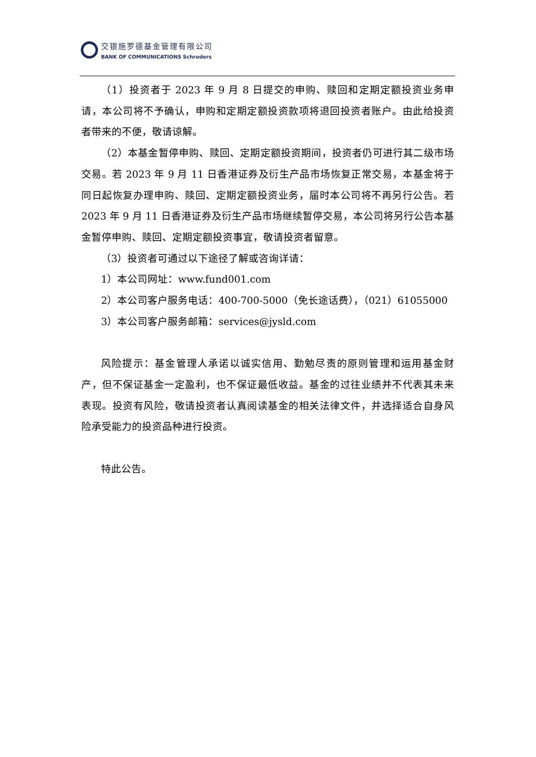交银施罗德基金管理有限公司
BANK OF COMMUNICATIONS Schroders
（1）投资者于 2023 年 9 月 8 日提交的申购、赎回和定期定额投资业务申请，本公司将不予确认，申购和定期定额投资款项将退回投资者账户。由此给投资者带来的不便，敬请谅解。
（2）本基金暂停申购、赎回、定期定额投资期间，投资者仍可进行其二级市场交易。若 2023 年 9 月 11 日香港证券及衍生产品市场恢复正常交易，本基金将于同日起恢复办理申购、赎回、定期定额投资业务，届时本公司将不再另行公告。若 2023 年 9 月 11 日香港证券及衍生产品市场继续暂停交易，本公司将另行公告本基金暂停申购、赎回、定期定额投资事宜，敬请投资者留意。
（3）投资者可通过以下途径了解或咨询详请：
1）本公司网址：www.fund001.com
2）本公司客户服务电话：400-700-5000（免长途话费），（021）61055000
3）本公司客户服务邮箱：services@jysld.com
风险提示：基金管理人承诺以诚实信用、勤勉尽责的原则管理和运用基金财产，但不保证基金一定盈利，也不保证最低收益。基金的过往业绩并不代表其未来表现。投资有风险，敬请投资者认真阅读基金的相关法律文件，并选择适合自身风险承受能力的投资品种进行投资。
特此公告。